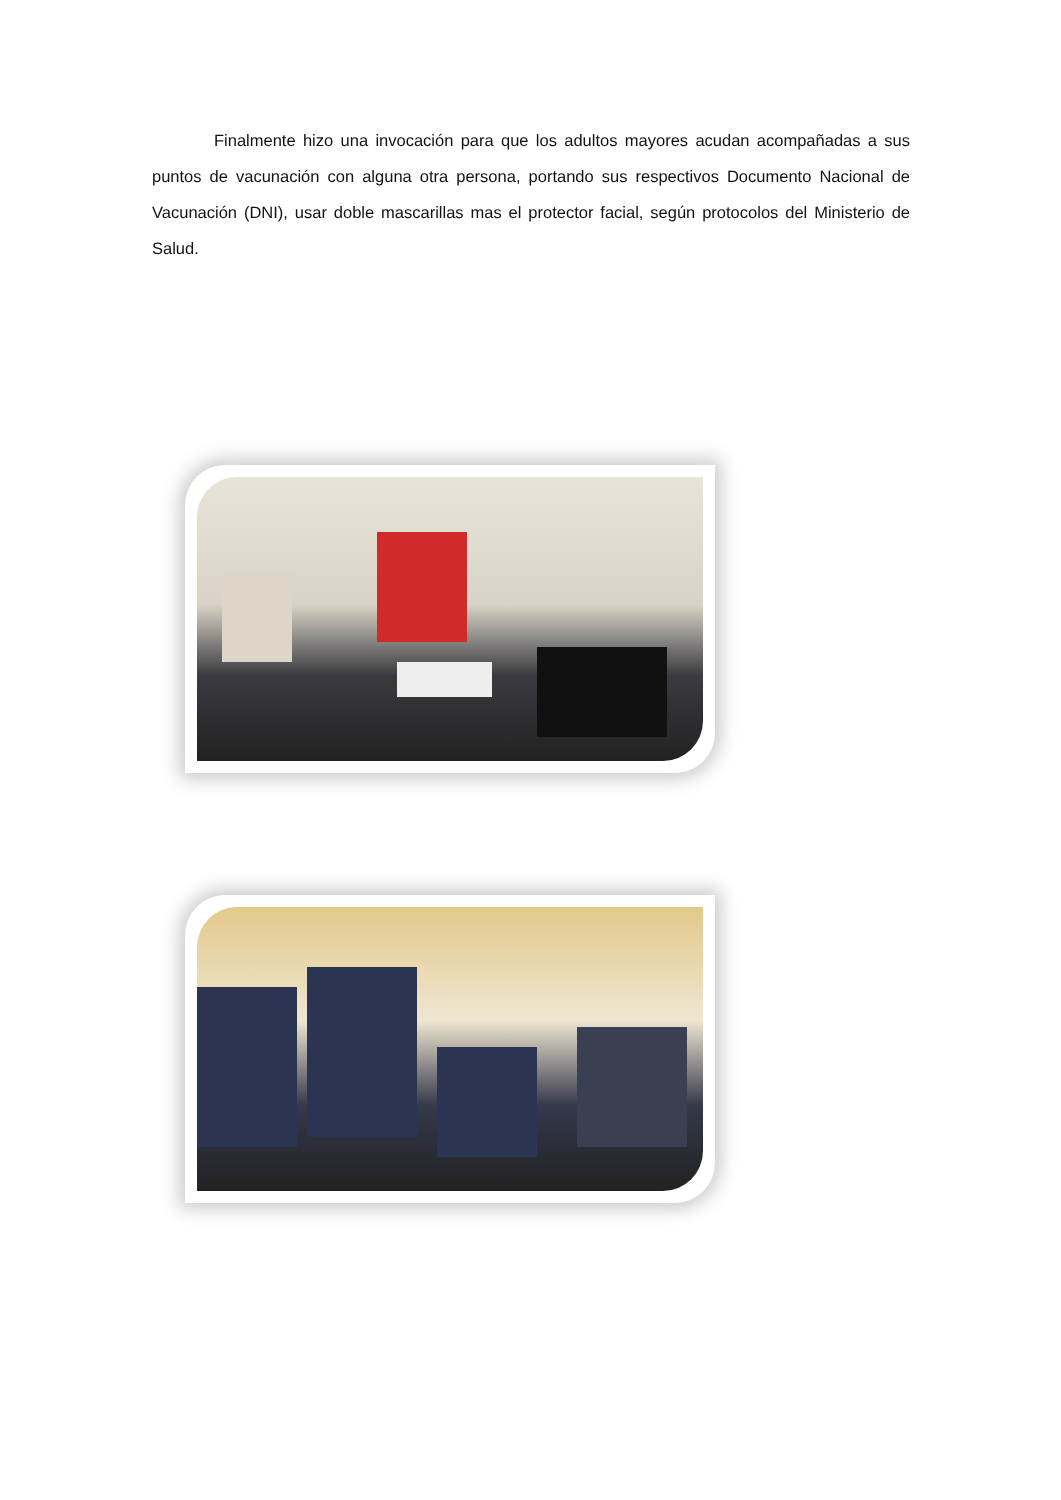Finalmente hizo una invocación para que los adultos mayores acudan acompañadas a sus puntos de vacunación con alguna otra persona, portando sus respectivos Documento Nacional de Vacunación (DNI), usar doble mascarillas mas el protector facial, según protocolos del Ministerio de Salud.